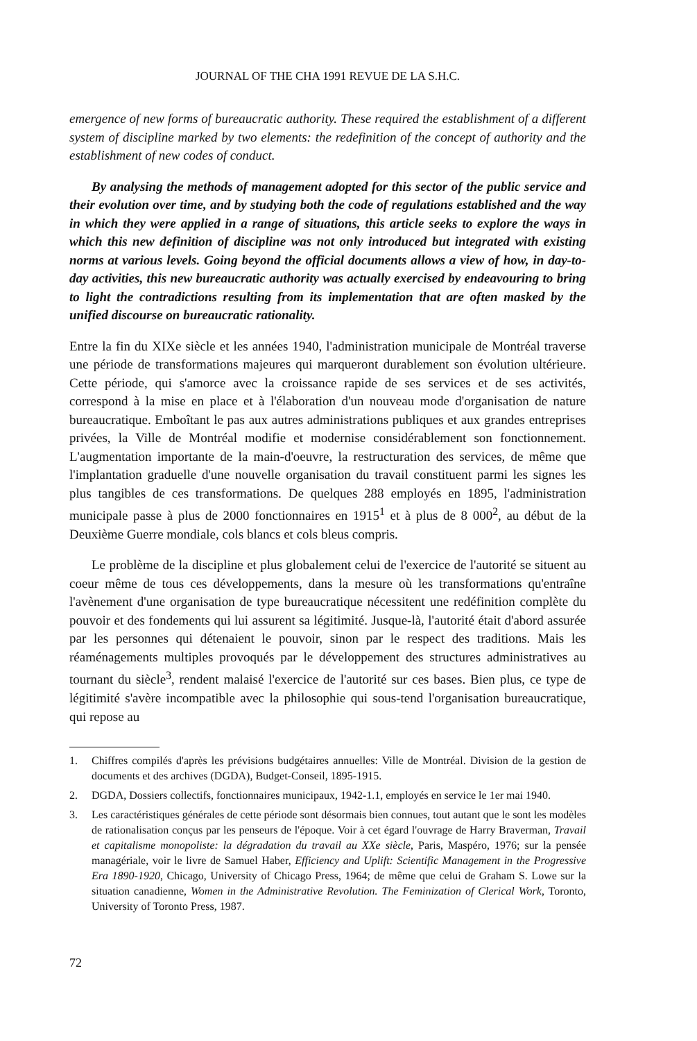JOURNAL OF THE CHA 1991 REVUE DE LA S.H.C.
emergence of new forms of bureaucratic authority. These required the establishment of a different system of discipline marked by two elements: the redefinition of the concept of authority and the establishment of new codes of conduct.
By analysing the methods of management adopted for this sector of the public service and their evolution over time, and by studying both the code of regulations established and the way in which they were applied in a range of situations, this article seeks to explore the ways in which this new definition of discipline was not only introduced but integrated with existing norms at various levels. Going beyond the official documents allows a view of how, in day-to-day activities, this new bureaucratic authority was actually exercised by endeavouring to bring to light the contradictions resulting from its implementation that are often masked by the unified discourse on bureaucratic rationality.
Entre la fin du XIXe siècle et les années 1940, l'administration municipale de Montréal traverse une période de transformations majeures qui marqueront durablement son évolution ultérieure. Cette période, qui s'amorce avec la croissance rapide de ses services et de ses activités, correspond à la mise en place et à l'élaboration d'un nouveau mode d'organisation de nature bureaucratique. Emboîtant le pas aux autres administrations publiques et aux grandes entreprises privées, la Ville de Montréal modifie et modernise considérablement son fonctionnement. L'augmentation importante de la main-d'oeuvre, la restructuration des services, de même que l'implantation graduelle d'une nouvelle organisation du travail constituent parmi les signes les plus tangibles de ces transformations. De quelques 288 employés en 1895, l'administration municipale passe à plus de 2000 fonctionnaires en 1915<sup>1</sup> et à plus de 8 000<sup>2</sup>, au début de la Deuxième Guerre mondiale, cols blancs et cols bleus compris.
Le problème de la discipline et plus globalement celui de l'exercice de l'autorité se situent au coeur même de tous ces développements, dans la mesure où les transformations qu'entraîne l'avènement d'une organisation de type bureaucratique nécessitent une redéfinition complète du pouvoir et des fondements qui lui assurent sa légitimité. Jusque-là, l'autorité était d'abord assurée par les personnes qui détenaient le pouvoir, sinon par le respect des traditions. Mais les réaménagements multiples provoqués par le développement des structures administratives au tournant du siècle<sup>3</sup>, rendent malaisé l'exercice de l'autorité sur ces bases. Bien plus, ce type de légitimité s'avère incompatible avec la philosophie qui sous-tend l'organisation bureaucratique, qui repose au
1. Chiffres compilés d'après les prévisions budgétaires annuelles: Ville de Montréal. Division de la gestion de documents et des archives (DGDA), Budget-Conseil, 1895-1915.
2. DGDA, Dossiers collectifs, fonctionnaires municipaux, 1942-1.1, employés en service le 1er mai 1940.
3. Les caractéristiques générales de cette période sont désormais bien connues, tout autant que le sont les modèles de rationalisation conçus par les penseurs de l'époque. Voir à cet égard l'ouvrage de Harry Braverman, Travail et capitalisme monopoliste: la dégradation du travail au XXe siècle, Paris, Maspéro, 1976; sur la pensée managériale, voir le livre de Samuel Haber, Efficiency and Uplift: Scientific Management in the Progressive Era 1890-1920, Chicago, University of Chicago Press, 1964; de même que celui de Graham S. Lowe sur la situation canadienne, Women in the Administrative Revolution. The Feminization of Clerical Work, Toronto, University of Toronto Press, 1987.
72